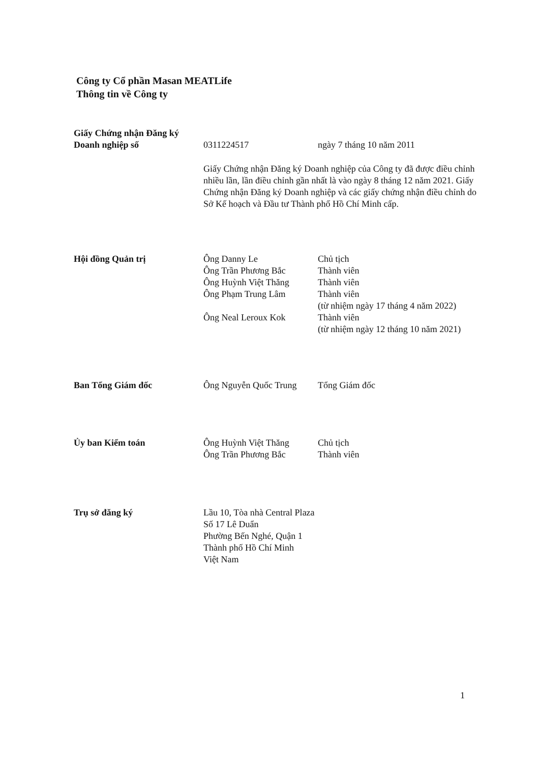Công ty Cổ phần Masan MEATLife
Thông tin về Công ty
Giấy Chứng nhận Đăng ký
Doanh nghiệp số
0311224517 ngày 7 tháng 10 năm 2011
Giấy Chứng nhận Đăng ký Doanh nghiệp của Công ty đã được điều chỉnh nhiều lần, lần điều chỉnh gần nhất là vào ngày 8 tháng 12 năm 2021. Giấy Chứng nhận Đăng ký Doanh nghiệp và các giấy chứng nhận điều chỉnh do Sở Kế hoạch và Đầu tư Thành phố Hồ Chí Minh cấp.
Hội đồng Quản trị Ông Danny Le
Ông Trần Phương Bắc
Ông Huỳnh Việt Thăng
Ông Phạm Trung Lâm
Ông Neal Leroux Kok
Chủ tịch
Thành viên
Thành viên
Thành viên
(từ nhiệm ngày 17 tháng 4 năm 2022)
Thành viên
(từ nhiệm ngày 12 tháng 10 năm 2021)
Ban Tổng Giám đốc Ông Nguyễn Quốc Trung
Tổng Giám đốc
Ủy ban Kiểm toán Ông Huỳnh Việt Thăng
Ông Trần Phương Bắc
Chủ tịch
Thành viên
Trụ sở đăng ký Lầu 10, Tòa nhà Central Plaza
Số 17 Lê Duẩn
Phường Bến Nghé, Quận 1
Thành phố Hồ Chí Minh
Việt Nam
1